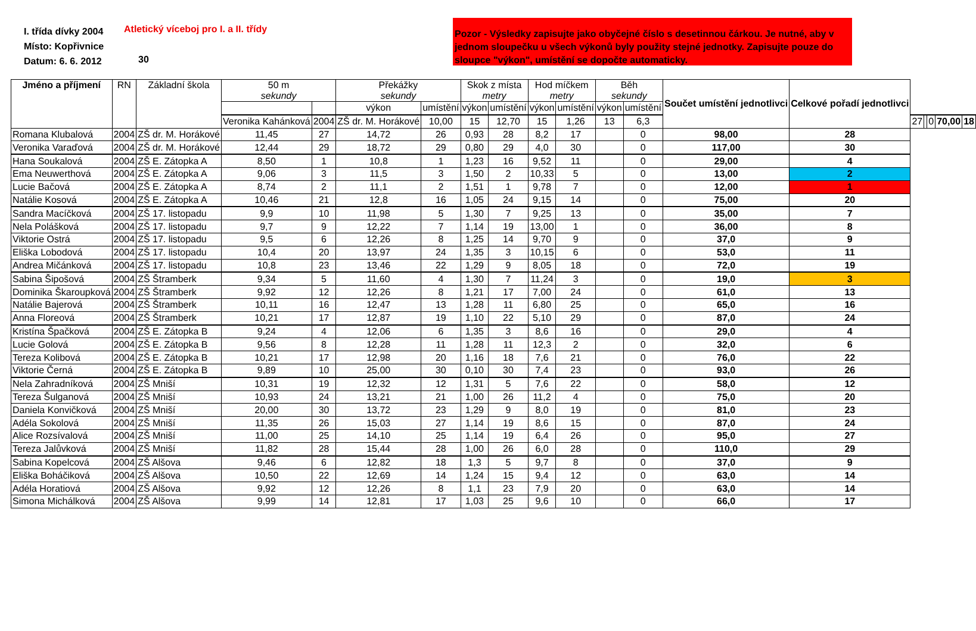I. třída dívky 2004
Místo: Kopřivnice
Datum: 6. 6. 2012
Atletický víceboj pro I. a II. třídy
30
Pozor - Výsledky zapisujte jako obyčejné číslo s desetinnou čárkou. Je nutné, aby v jednom sloupečku u všech výkonů byly použity stejné jednotky. Zapisujte pouze do sloupce "výkon", umístění se dopočte automaticky.
| Jméno a příjmení | RN | Základní škola | 50 m sekundy | | Překážky sekundy | | Skok z místa metry | | Hod míčkem metry | | Běh sekundy | | Součet umístění jednotlivci | Celkové pořadí jednotlivci | | | | | |
| --- | --- | --- | --- | --- | --- | --- | --- | --- | --- | --- | --- | --- | --- | --- | --- | --- | --- | --- | --- |
| | | | | | výkon | umístění | výkon | umístění | výkon | umístění | výkon | umístění | | | | | | | |
| | | | Veronika Kahánková | 2004 | ZŠ dr. M. Horákové | 10,00 | 15 | 12,70 | 15 | 1,26 | 13 | 6,3 | | | 27 | | 0 | 70,00 | 18 |
| Romana Klubalová | 2004 | ZŠ dr. M. Horákové | 11,45 | 27 | 14,72 | 26 | 0,93 | 28 | 8,2 | 17 | | 0 | 98,00 | 28 | | | | | |
| Veronika Varaďová | 2004 | ZŠ dr. M. Horákové | 12,44 | 29 | 18,72 | 29 | 0,80 | 29 | 4,0 | 30 | | 0 | 117,00 | 30 | | | | | |
| Hana Soukalová | 2004 | ZŠ E. Zátopka A | 8,50 | 1 | 10,8 | 1 | 1,23 | 16 | 9,52 | 11 | | 0 | 29,00 | 4 | | | | | |
| Ema Neuwerthová | 2004 | ZŠ E. Zátopka A | 9,06 | 3 | 11,5 | 3 | 1,50 | 2 | 10,33 | 5 | | 0 | 13,00 | 2 | | | | | |
| Lucie Bačová | 2004 | ZŠ E. Zátopka A | 8,74 | 2 | 11,1 | 2 | 1,51 | 1 | 9,78 | 7 | | 0 | 12,00 | 1 | | | | | |
| Natálie Kosová | 2004 | ZŠ E. Zátopka A | 10,46 | 21 | 12,8 | 16 | 1,05 | 24 | 9,15 | 14 | | 0 | 75,00 | 20 | | | | | |
| Sandra Macíčková | 2004 | ZŠ 17. listopadu | 9,9 | 10 | 11,98 | 5 | 1,30 | 7 | 9,25 | 13 | | 0 | 35,00 | 7 | | | | | |
| Nela Polášková | 2004 | ZŠ 17. listopadu | 9,7 | 9 | 12,22 | 7 | 1,14 | 19 | 13,00 | 1 | | 0 | 36,00 | 8 | | | | | |
| Viktorie Ostrá | 2004 | ZŠ 17. listopadu | 9,5 | 6 | 12,26 | 8 | 1,25 | 14 | 9,70 | 9 | | 0 | 37,0 | 9 | | | | | |
| Eliška Lobodová | 2004 | ZŠ 17. listopadu | 10,4 | 20 | 13,97 | 24 | 1,35 | 3 | 10,15 | 6 | | 0 | 53,0 | 11 | | | | | |
| Andrea Mičánková | 2004 | ZŠ 17. listopadu | 10,8 | 23 | 13,46 | 22 | 1,29 | 9 | 8,05 | 18 | | 0 | 72,0 | 19 | | | | | |
| Sabina Šipošová | 2004 | ZŠ Štramberk | 9,34 | 5 | 11,60 | 4 | 1,30 | 7 | 11,24 | 3 | | 0 | 19,0 | 3 | | | | | |
| Dominika Škaroupková | 2004 | ZŠ Štramberk | 9,92 | 12 | 12,26 | 8 | 1,21 | 17 | 7,00 | 24 | | 0 | 61,0 | 13 | | | | | |
| Natálie Bajerová | 2004 | ZŠ Štramberk | 10,11 | 16 | 12,47 | 13 | 1,28 | 11 | 6,80 | 25 | | 0 | 65,0 | 16 | | | | | |
| Anna Floreová | 2004 | ZŠ Štramberk | 10,21 | 17 | 12,87 | 19 | 1,10 | 22 | 5,10 | 29 | | 0 | 87,0 | 24 | | | | | |
| Kristína Špačková | 2004 | ZŠ E. Zátopka B | 9,24 | 4 | 12,06 | 6 | 1,35 | 3 | 8,6 | 16 | | 0 | 29,0 | 4 | | | | | |
| Lucie Golová | 2004 | ZŠ E. Zátopka B | 9,56 | 8 | 12,28 | 11 | 1,28 | 11 | 12,3 | 2 | | 0 | 32,0 | 6 | | | | | |
| Tereza Kolibová | 2004 | ZŠ E. Zátopka B | 10,21 | 17 | 12,98 | 20 | 1,16 | 18 | 7,6 | 21 | | 0 | 76,0 | 22 | | | | | |
| Viktorie Černá | 2004 | ZŠ E. Zátopka B | 9,89 | 10 | 25,00 | 30 | 0,10 | 30 | 7,4 | 23 | | 0 | 93,0 | 26 | | | | | |
| Nela Zahradníková | 2004 | ZŠ Mniší | 10,31 | 19 | 12,32 | 12 | 1,31 | 5 | 7,6 | 22 | | 0 | 58,0 | 12 | | | | | |
| Tereza Šulganová | 2004 | ZŠ Mniší | 10,93 | 24 | 13,21 | 21 | 1,00 | 26 | 11,2 | 4 | | 0 | 75,0 | 20 | | | | | |
| Daniela Konvičková | 2004 | ZŠ Mniší | 20,00 | 30 | 13,72 | 23 | 1,29 | 9 | 8,0 | 19 | | 0 | 81,0 | 23 | | | | | |
| Adéla Sokolová | 2004 | ZŠ Mniší | 11,35 | 26 | 15,03 | 27 | 1,14 | 19 | 8,6 | 15 | | 0 | 87,0 | 24 | | | | | |
| Alice Rozsívalová | 2004 | ZŠ Mniší | 11,00 | 25 | 14,10 | 25 | 1,14 | 19 | 6,4 | 26 | | 0 | 95,0 | 27 | | | | | |
| Tereza Jalůvková | 2004 | ZŠ Mniší | 11,82 | 28 | 15,44 | 28 | 1,00 | 26 | 6,0 | 28 | | 0 | 110,0 | 29 | | | | | |
| Sabina Kopelcová | 2004 | ZŠ Alšova | 9,46 | 6 | 12,82 | 18 | 1,3 | 5 | 9,7 | 8 | | 0 | 37,0 | 9 | | | | | |
| Eliška Boháčiková | 2004 | ZŠ Alšova | 10,50 | 22 | 12,69 | 14 | 1,24 | 15 | 9,4 | 12 | | 0 | 63,0 | 14 | | | | | |
| Adéla Horatiová | 2004 | ZŠ Alšova | 9,92 | 12 | 12,26 | 8 | 1,1 | 23 | 7,9 | 20 | | 0 | 63,0 | 14 | | | | | |
| Simona Michálková | 2004 | ZŠ Alšova | 9,99 | 14 | 12,81 | 17 | 1,03 | 25 | 9,6 | 10 | | 0 | 66,0 | 17 | | | | | |